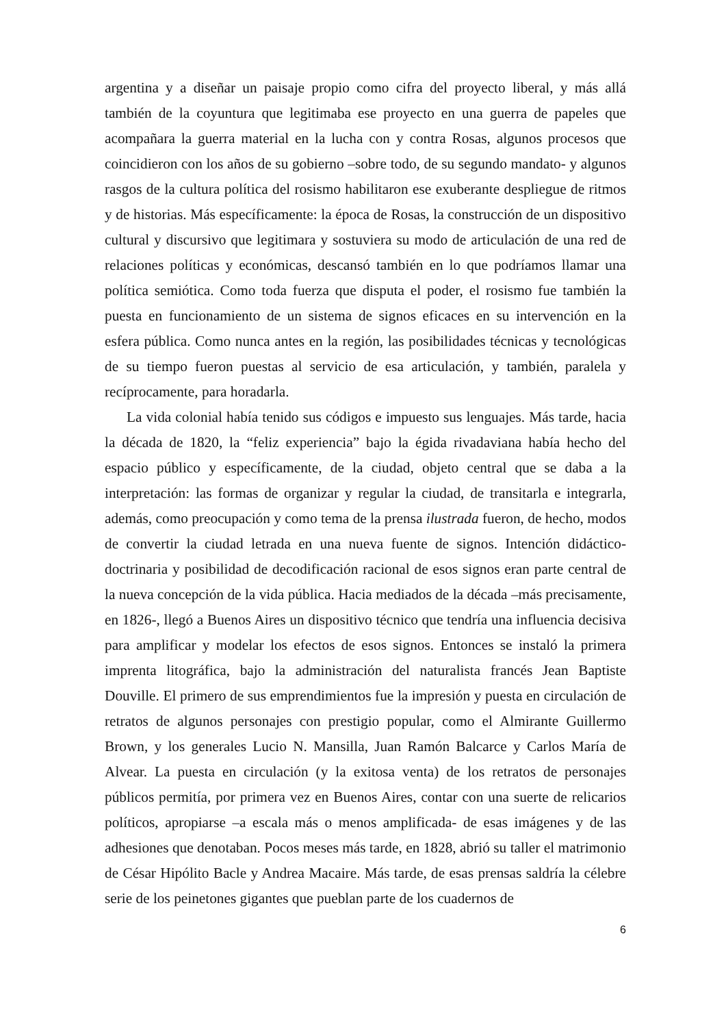argentina y a diseñar un paisaje propio como cifra del proyecto liberal, y más allá también de la coyuntura que legitimaba ese proyecto en una guerra de papeles que acompañara la guerra material en la lucha con y contra Rosas, algunos procesos que coincidieron con los años de su gobierno –sobre todo, de su segundo mandato- y algunos rasgos de la cultura política del rosismo habilitaron ese exuberante despliegue de ritmos y de historias. Más específicamente: la época de Rosas, la construcción de un dispositivo cultural y discursivo que legitimara y sostuviera su modo de articulación de una red de relaciones políticas y económicas, descansó también en lo que podríamos llamar una política semiótica. Como toda fuerza que disputa el poder, el rosismo fue también la puesta en funcionamiento de un sistema de signos eficaces en su intervención en la esfera pública. Como nunca antes en la región, las posibilidades técnicas y tecnológicas de su tiempo fueron puestas al servicio de esa articulación, y también, paralela y recíprocamente, para horadarla.
La vida colonial había tenido sus códigos e impuesto sus lenguajes. Más tarde, hacia la década de 1820, la “feliz experiencia” bajo la égida rivadaviana había hecho del espacio público y específicamente, de la ciudad, objeto central que se daba a la interpretación: las formas de organizar y regular la ciudad, de transitarla e integrarla, además, como preocupación y como tema de la prensa ilustrada fueron, de hecho, modos de convertir la ciudad letrada en una nueva fuente de signos. Intención didáctico-doctrinaria y posibilidad de decodificación racional de esos signos eran parte central de la nueva concepción de la vida pública. Hacia mediados de la década –más precisamente, en 1826-, llegó a Buenos Aires un dispositivo técnico que tendría una influencia decisiva para amplificar y modelar los efectos de esos signos. Entonces se instaló la primera imprenta litográfica, bajo la administración del naturalista francés Jean Baptiste Douville. El primero de sus emprendimientos fue la impresión y puesta en circulación de retratos de algunos personajes con prestigio popular, como el Almirante Guillermo Brown, y los generales Lucio N. Mansilla, Juan Ramón Balcarce y Carlos María de Alvear. La puesta en circulación (y la exitosa venta) de los retratos de personajes públicos permitía, por primera vez en Buenos Aires, contar con una suerte de relicarios políticos, apropiarse –a escala más o menos amplificada- de esas imágenes y de las adhesiones que denotaban. Pocos meses más tarde, en 1828, abrió su taller el matrimonio de César Hipólito Bacle y Andrea Macaire. Más tarde, de esas prensas saldría la célebre serie de los peinetones gigantes que pueblan parte de los cuadernos de
6